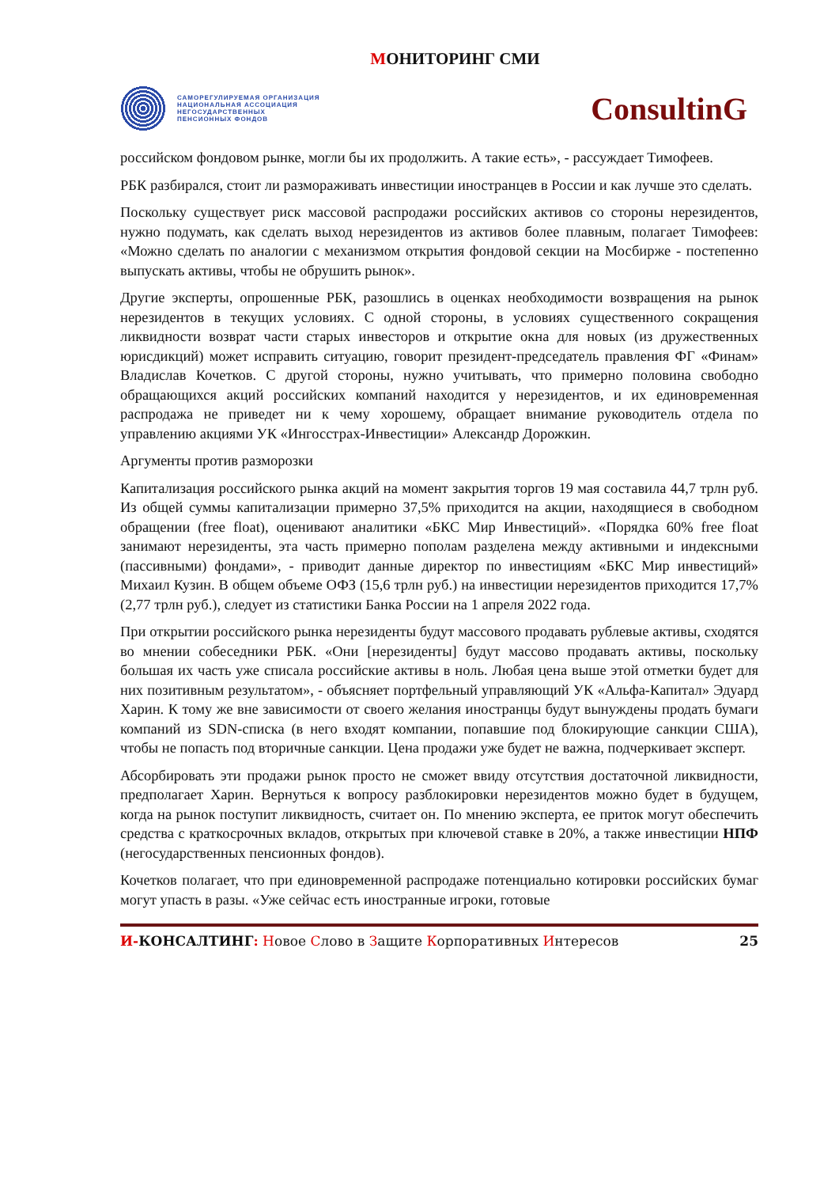МОНИТОРИНГ СМИ
САМОРЕГУЛИРУЕМАЯ ОРГАНИЗАЦИЯ
НАЦИОНАЛЬНАЯ АССОЦИАЦИЯ
НЕГОСУДАРСТВЕННЫХ
ПЕНСИОННЫХ ФОНДОВ
ConsultinG
российском фондовом рынке, могли бы их продолжить. А такие есть», - рассуждает Тимофеев.
РБК разбирался, стоит ли размораживать инвестиции иностранцев в России и как лучше это сделать.
Поскольку существует риск массовой распродажи российских активов со стороны нерезидентов, нужно подумать, как сделать выход нерезидентов из активов более плавным, полагает Тимофеев: «Можно сделать по аналогии с механизмом открытия фондовой секции на Мосбирже - постепенно выпускать активы, чтобы не обрушить рынок».
Другие эксперты, опрошенные РБК, разошлись в оценках необходимости возвращения на рынок нерезидентов в текущих условиях. С одной стороны, в условиях существенного сокращения ликвидности возврат части старых инвесторов и открытие окна для новых (из дружественных юрисдикций) может исправить ситуацию, говорит президент-председатель правления ФГ «Финам» Владислав Кочетков. С другой стороны, нужно учитывать, что примерно половина свободно обращающихся акций российских компаний находится у нерезидентов, и их единовременная распродажа не приведет ни к чему хорошему, обращает внимание руководитель отдела по управлению акциями УК «Ингосстрах-Инвестиции» Александр Дорожкин.
Аргументы против разморозки
Капитализация российского рынка акций на момент закрытия торгов 19 мая составила 44,7 трлн руб. Из общей суммы капитализации примерно 37,5% приходится на акции, находящиеся в свободном обращении (free float), оценивают аналитики «БКС Мир Инвестиций». «Порядка 60% free float занимают нерезиденты, эта часть примерно пополам разделена между активными и индексными (пассивными) фондами», - приводит данные директор по инвестициям «БКС Мир инвестиций» Михаил Кузин. В общем объеме ОФЗ (15,6 трлн руб.) на инвестиции нерезидентов приходится 17,7% (2,77 трлн руб.), следует из статистики Банка России на 1 апреля 2022 года.
При открытии российского рынка нерезиденты будут массового продавать рублевые активы, сходятся во мнении собеседники РБК. «Они [нерезиденты] будут массово продавать активы, поскольку большая их часть уже списала российские активы в ноль. Любая цена выше этой отметки будет для них позитивным результатом», - объясняет портфельный управляющий УК «Альфа-Капитал» Эдуард Харин. К тому же вне зависимости от своего желания иностранцы будут вынуждены продать бумаги компаний из SDN-списка (в него входят компании, попавшие под блокирующие санкции США), чтобы не попасть под вторичные санкции. Цена продажи уже будет не важна, подчеркивает эксперт.
Абсорбировать эти продажи рынок просто не сможет ввиду отсутствия достаточной ликвидности, предполагает Харин. Вернуться к вопросу разблокировки нерезидентов можно будет в будущем, когда на рынок поступит ликвидность, считает он. По мнению эксперта, ее приток могут обеспечить средства с краткосрочных вкладов, открытых при ключевой ставке в 20%, а также инвестиции НПФ (негосударственных пенсионных фондов).
Кочетков полагает, что при единовременной распродаже потенциально котировки российских бумаг могут упасть в разы. «Уже сейчас есть иностранные игроки, готовые
И-КОНСАЛТИНГ: Новое Слово в Защите Корпоративных Интересов 25